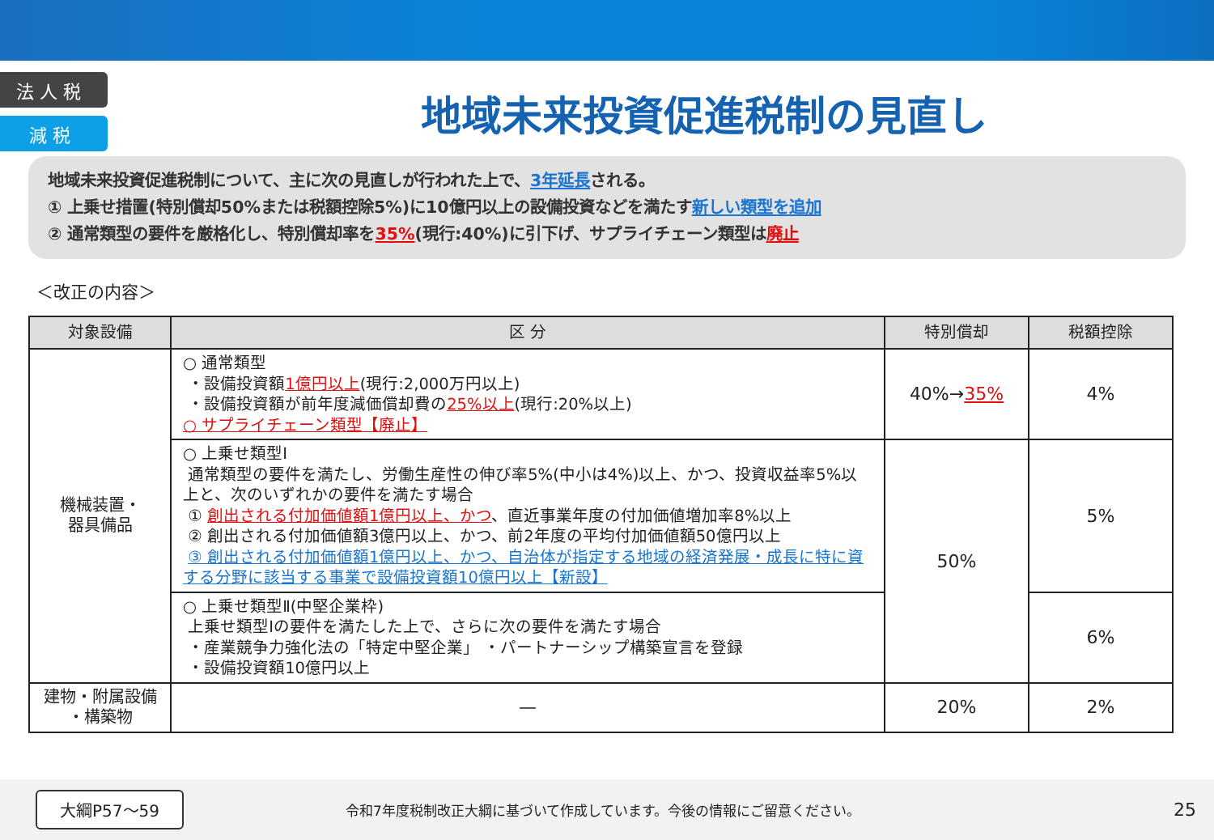法 人 税
減 税
地域未来投資促進税制の見直し
地域未来投資促進税制について、主に次の見直しが行われた上で、3年延長される。
① 上乗せ措置(特別償却50%または税額控除5%)に10億円以上の設備投資などを満たす新しい類型を追加
② 通常類型の要件を厳格化し、特別償却率を35%(現行:40%)に引下げ、サプライチェーン類型は廃止
＜改正の内容＞
| 対象設備 | 区 分 | 特別償却 | 税額控除 |
| --- | --- | --- | --- |
| 機械装置・ 器具備品 | ○ 通常類型 ・設備投資額 1億円以上 (現行:2,000万円以上) ・設備投資額が前年度減価償却費の 25%以上 (現行:20%以上) ○ サプライチェーン類型【廃止】 | 40%→ 35% | 4% |
| | ○ 上乗せ類型Ⅰ 通常類型の要件を満たし、労働生産性の伸び率5%(中小は4%)以上、かつ、投資収益率5%以上と、次のいずれかの要件を満たす場合 ① 創出される付加価値額1億円以上、かつ 、直近事業年度の付加価値増加率8%以上 ② 創出される付加価値額3億円以上、かつ、前2年度の平均付加価値額50億円以上 ③ 創出される付加価値額1億円以上、かつ、自治体が指定する地域の経済発展・成長に特に資する分野に該当する事業で設備投資額10億円以上【新設】 | 50% | 5% |
| | ○ 上乗せ類型Ⅱ(中堅企業枠) 上乗せ類型Ⅰの要件を満たした上で、さらに次の要件を満たす場合 ・産業競争力強化法の「特定中堅企業」 ・パートナーシップ構築宣言を登録 ・設備投資額10億円以上 | | 6% |
| 建物・附属設備 ・構築物 | — | 20% | 2% |
大綱P57～59 令和7年度税制改正大綱に基づいて作成しています。今後の情報にご留意ください。 25